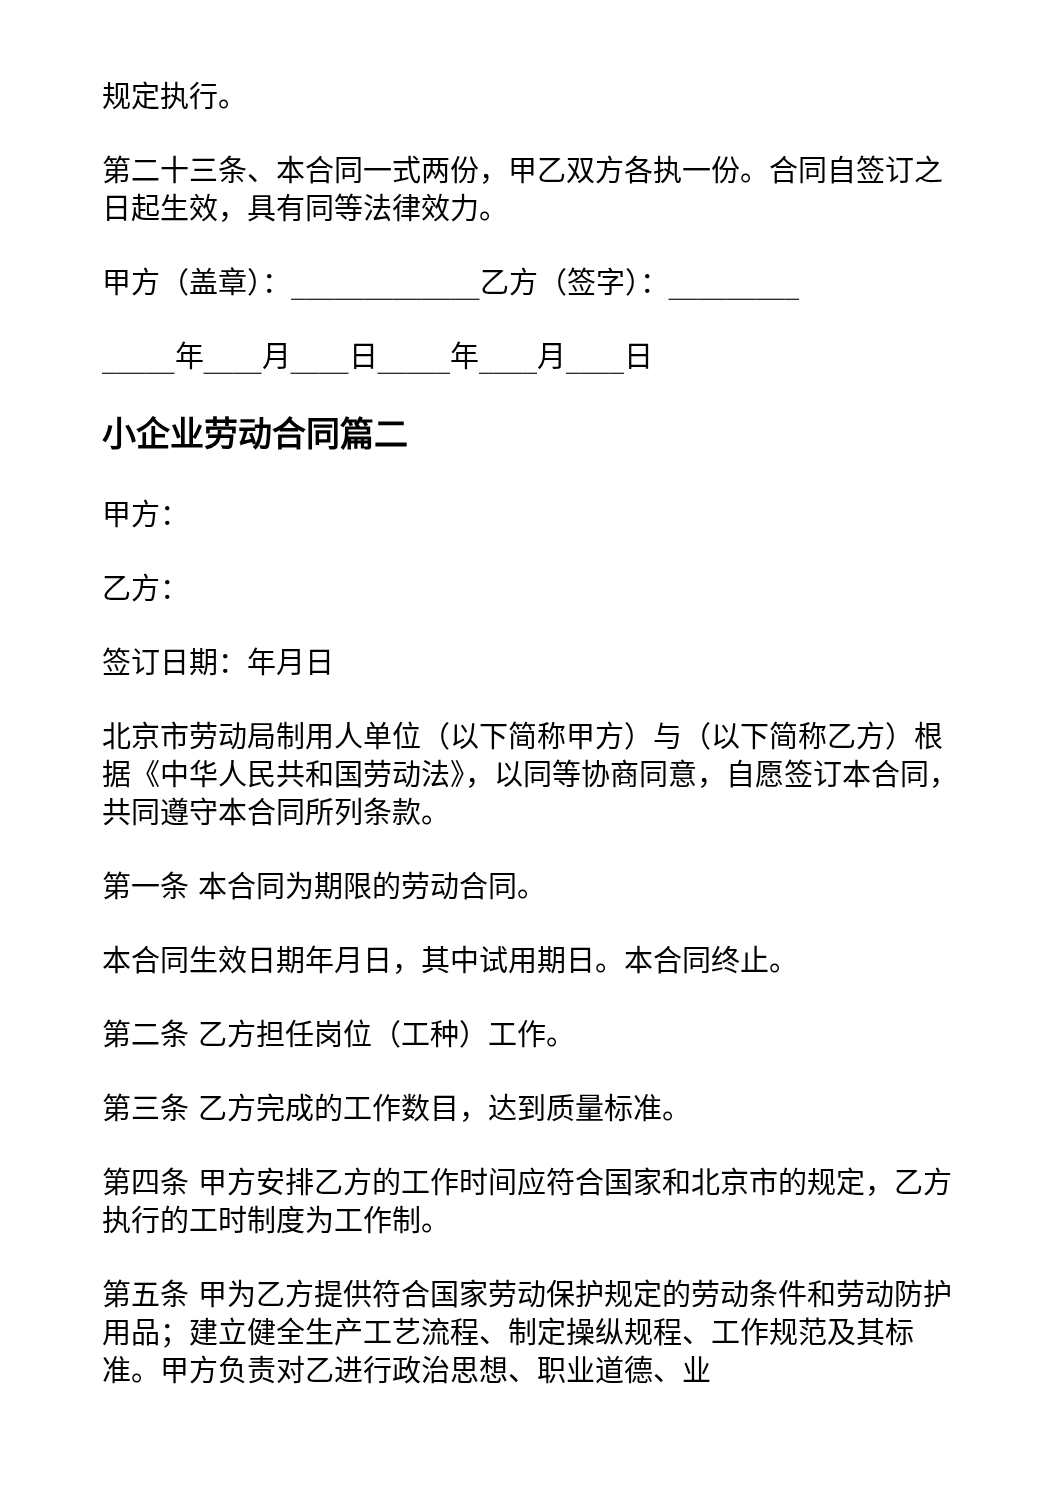规定执行。
第二十三条、本合同一式两份，甲乙双方各执一份。合同自签订之日起生效，具有同等法律效力。
甲方（盖章）：_____________乙方（签字）：_________
_____年____月____日_____年____月____日
小企业劳动合同篇二
甲方：
乙方：
签订日期：年月日
北京市劳动局制用人单位（以下简称甲方）与（以下简称乙方）根据《中华人民共和国劳动法》，以同等协商同意，自愿签订本合同，共同遵守本合同所列条款。
第一条 本合同为期限的劳动合同。
本合同生效日期年月日，其中试用期日。本合同终止。
第二条 乙方担任岗位（工种）工作。
第三条 乙方完成的工作数目，达到质量标准。
第四条 甲方安排乙方的工作时间应符合国家和北京市的规定，乙方执行的工时制度为工作制。
第五条 甲为乙方提供符合国家劳动保护规定的劳动条件和劳动防护用品；建立健全生产工艺流程、制定操纵规程、工作规范及其标准。甲方负责对乙进行政治思想、职业道德、业